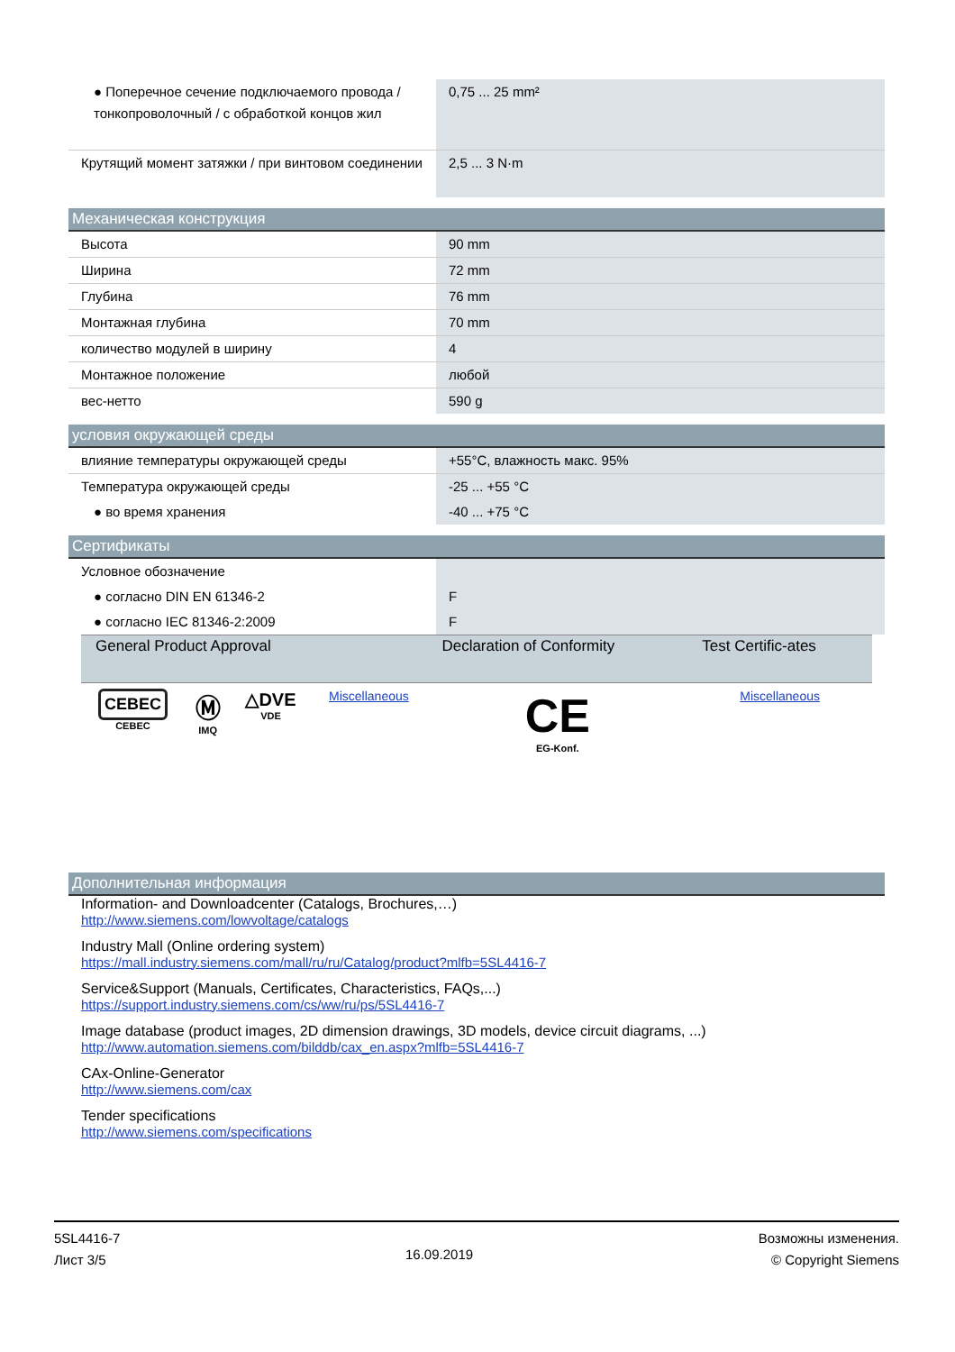| ● Поперечное сечение подключаемого провода / тонкопроволочный / с обработкой концов жил | 0,75 ... 25 mm² |
| Крутящий момент затяжки / при винтовом соединении | 2,5 ... 3 N·m |
Механическая конструкция
| Высота | 90 mm |
| Ширина | 72 mm |
| Глубина | 76 mm |
| Монтажная глубина | 70 mm |
| количество модулей в ширину | 4 |
| Монтажное положение | любой |
| вес-нетто | 590 g |
условия окружающей среды
| влияние температуры окружающей среды | +55°C, влажность макс. 95% |
| Температура окружающей среды | -25 ... +55 °C |
| ● во время хранения | -40 ... +75 °C |
Сертификаты
| Условное обозначение | |
| ● согласно DIN EN 61346-2 | F |
| ● согласно IEC 81346-2:2009 | F |
| General Product Approval | | | | Declaration of Conformity | Test Certific-ates |
| --- | --- | --- | --- | --- | --- |
| CEBEC CEBEC | Ⓜ IMQ | △DVE VDE | Miscellaneous | CE EG-Konf. | Miscellaneous |
Дополнительная информация
Information- and Downloadcenter (Catalogs, Brochures,…)
http://www.siemens.com/lowvoltage/catalogs
Industry Mall (Online ordering system)
https://mall.industry.siemens.com/mall/ru/ru/Catalog/product?mlfb=5SL4416-7
Service&Support (Manuals, Certificates, Characteristics, FAQs,...)
https://support.industry.siemens.com/cs/ww/ru/ps/5SL4416-7
Image database (product images, 2D dimension drawings, 3D models, device circuit diagrams, ...)
http://www.automation.siemens.com/bilddb/cax_en.aspx?mlfb=5SL4416-7
CAx-Online-Generator
http://www.siemens.com/cax
Tender specifications
http://www.siemens.com/specifications
5SL4416-7
Лист 3/5
16.09.2019
Возможны изменения.
© Copyright Siemens